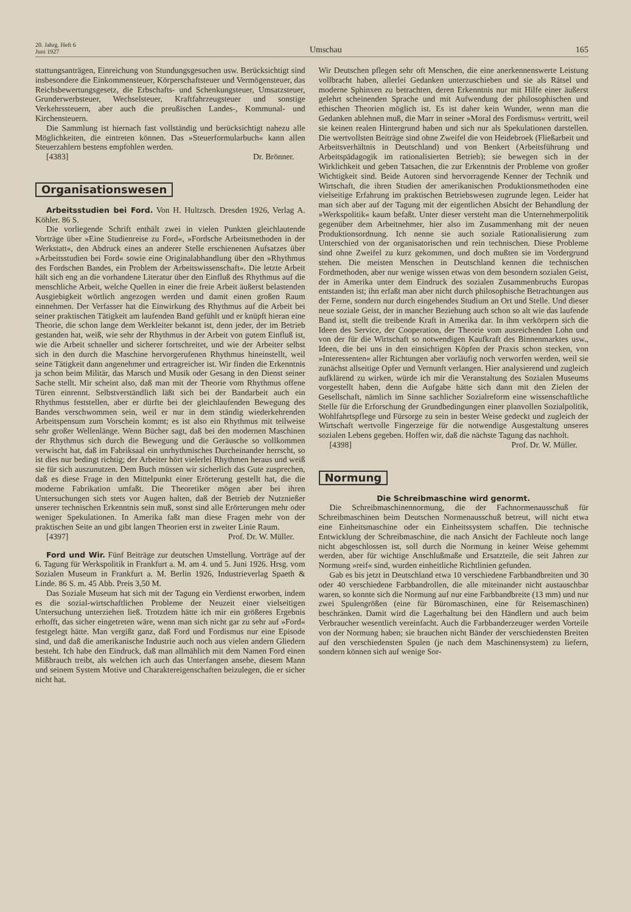20. Jahrg. Heft 6
Juni 1927
Umschau
165
stattungsanträgen, Einreichung von Stundungsgesuchen usw. Berücksichtigt sind insbesondere die Einkommensteuer, Körperschaftsteuer und Vermögensteuer, das Reichsbewertungsgesetz, die Erbschafts- und Schenkungsteuer, Umsatzsteuer, Grunderwerbsteuer, Wechselsteuer, Kraftfahrzeugsteuer und sonstige Verkehrssteuern, aber auch die preußischen Landes-, Kommunal- und Kirchensteuern.
Die Sammlung ist hiernach fast vollständig und berücksichtigt nahezu alle Möglichkeiten, die eintreten können. Das »Steuerformularbuch« kann allen Steuerzahlern bestens empfohlen werden.
[4383] Dr. Brönner.
Organisationswesen
Arbeitsstudien bei Ford. Von H. Hultzsch. Dresden 1926, Verlag A. Köhler. 86 S.
Die vorliegende Schrift enthält zwei in vielen Punkten gleichlautende Vorträge über »Eine Studienreise zu Ford«, »Fordsche Arbeitsmethoden in der Werkstatt«, den Abdruck eines an anderer Stelle erschienenen Aufsatzes über »Arbeitsstudien bei Ford« sowie eine Originalabhandlung über den »Rhythmus des Fordschen Bandes, ein Problem der Arbeitswissenschaft«. Die letzte Arbeit hält sich eng an die vorhandene Literatur über den Einfluß des Rhythmus auf die menschliche Arbeit, welche Quellen in einer die freie Arbeit äußerst belastenden Ausgiebigkeit wörtlich angezogen werden und damit einen großen Raum einnehmen. Der Verfasser hat die Einwirkung des Rhythmus auf die Arbeit bei seiner praktischen Tätigkeit am laufenden Band gefühlt und er knüpft hieran eine Theorie, die schon lange dem Werkleiter bekannt ist, denn jeder, der im Betrieb gestanden hat, weiß, wie sehr der Rhythmus in der Arbeit von gutem Einfluß ist, wie die Arbeit schneller und sicherer fortschreitet, und wie der Arbeiter selbst sich in den durch die Maschine hervorgerufenen Rhythmus hineinstellt, weil seine Tätigkeit dann angenehmer und ertragreicher ist. Wir finden die Erkenntnis ja schon beim Militär, das Marsch und Musik oder Gesang in den Dienst seiner Sache stellt. Mir scheint also, daß man mit der Theorie vom Rhythmus offene Türen einrennt. Selbstverständlich läßt sich bei der Bandarbeit auch ein Rhythmus feststellen, aber er dürfte bei der gleichlaufenden Bewegung des Bandes verschwommen sein, weil er nur in dem ständig wiederkehrenden Arbeitspensum zum Vorschein kommt; es ist also ein Rhythmus mit teilweise sehr großer Wellenlänge. Wenn Bücher sagt, daß bei den modernen Maschinen der Rhythmus sich durch die Bewegung und die Geräusche so vollkommen verwischt hat, daß im Fabriksaal ein unrhythmisches Durcheinander herrscht, so ist dies nur bedingt richtig; der Arbeiter hört vielerlei Rhythmen heraus und weiß sie für sich auszunutzen. Dem Buch müssen wir sicherlich das Gute zusprechen, daß es diese Frage in den Mittelpunkt einer Erörterung gestellt hat, die die moderne Fabrikation umfaßt. Die Theoretiker mögen aber bei ihren Untersuchungen sich stets vor Augen halten, daß der Betrieb der Nutznießer unserer technischen Erkenntnis sein muß, sonst sind alle Erörterungen mehr oder weniger Spekulationen. In Amerika faßt man diese Fragen mehr von der praktischen Seite an und gibt langen Theorien erst in zweiter Linie Raum.
[4397] Prof. Dr. W. Müller.
Ford und Wir. Fünf Beiträge zur deutschen Umstellung. Vorträge auf der 6. Tagung für Werkspolitik in Frankfurt a. M. am 4. und 5. Juni 1926. Hrsg. vom Sozialen Museum in Frankfurt a. M. Berlin 1926, Industrieverlag Spaeth & Linde. 86 S. m. 45 Abb. Preis 3,50 M.
Das Soziale Museum hat sich mit der Tagung ein Verdienst erworben, indem es die sozial-wirtschaftlichen Probleme der Neuzeit einer vielseitigen Untersuchung unterziehen ließ. Trotzdem hätte ich mir ein größeres Ergebnis erhofft, das sicher eingetreten wäre, wenn man sich nicht gar zu sehr auf »Ford« festgelegt hätte. Man vergißt ganz, daß Ford und Fordismus nur eine Episode sind, und daß die amerikanische Industrie auch noch aus vielen andern Gliedern besteht. Ich habe den Eindruck, daß man allmählich mit dem Namen Ford einen Mißbrauch treibt, als welchen ich auch das Unterfangen ansehe, diesem Mann und seinem System Motive und Charaktereigenschaften beizulegen, die er sicher nicht hat.
Wir Deutschen pflegen sehr oft Menschen, die eine anerkennenswerte Leistung vollbracht haben, allerlei Gedanken unterzuschieben und sie als Rätsel und moderne Sphinxen zu betrachten, deren Erkenntnis nur mit Hilfe einer äußerst gelehrt scheinenden Sprache und mit Aufwendung der philosophischen und ethischen Theorien möglich ist. Es ist daher kein Wunder, wenn man die Gedanken ablehnen muß, die Marr in seiner »Moral des Fordismus« vertritt, weil sie keinen realen Hintergrund haben und sich nur als Spekulationen darstellen. Die wertvollsten Beiträge sind ohne Zweifel die von Heidebroek (Fließarbeit und Arbeitsverhältnis in Deutschland) und von Benkert (Arbeitsführung und Arbeitspädagogik im rationalisierten Betrieb); sie bewegen sich in der Wirklichkeit und geben Tatsachen, die zur Erkenntnis der Probleme von großer Wichtigkeit sind. Beide Autoren sind hervorragende Kenner der Technik und Wirtschaft, die ihren Studien der amerikanischen Produktionsmethoden eine vielseitige Erfahrung im praktischen Betriebswesen zugrunde legen. Leider hat man sich aber auf der Tagung mit der eigentlichen Absicht der Behandlung der »Werkspolitik« kaum befaßt. Unter dieser versteht man die Unternehmerpolitik gegenüber dem Arbeitnehmer, hier also im Zusammenhang mit der neuen Produktionsordnung. Ich nenne sie auch soziale Rationalisierung zum Unterschied von der organisatorischen und rein technischen. Diese Probleme sind ohne Zweifel zu kurz gekommen, und doch mußten sie im Vordergrund stehen. Die meisten Menschen in Deutschland kennen die technischen Fordmethoden, aber nur wenige wissen etwas von dem besondern sozialen Geist, der in Amerika unter dem Eindruck des sozialen Zusammenbruchs Europas entstanden ist; ihn erfaßt man aber nicht durch philosophische Betrachtungen aus der Ferne, sondern nur durch eingehendes Studium an Ort und Stelle. Und dieser neue soziale Geist, der in mancher Beziehung auch schon so alt wie das laufende Band ist, stellt die treibende Kraft in Amerika dar. In ihm verkörpern sich die Ideen des Service, der Cooperation, der Theorie vom ausreichenden Lohn und von der für die Wirtschaft so notwendigen Kaufkraft des Binnenmarktes usw., Ideen, die bei uns in den einsichtigen Köpfen der Praxis schon stecken, von »Interessenten« aller Richtungen aber vorläufig noch verworfen werden, weil sie zunächst allseitige Opfer und Vernunft verlangen. Hier analysierend und zugleich aufklärend zu wirken, würde ich mir die Veranstaltung des Sozialen Museums vorgestellt haben, denn die Aufgabe hätte sich dann mit den Zielen der Gesellschaft, nämlich im Sinne sachlicher Sozialreform eine wissenschaftliche Stelle für die Erforschung der Grundbedingungen einer planvollen Sozialpolitik, Wohlfahrtspflege und Fürsorge zu sein in bester Weise gedeckt und zugleich der Wirtschaft wertvolle Fingerzeige für die notwendige Ausgestaltung unseres sozialen Lebens gegeben. Hoffen wir, daß die nächste Tagung das nachholt.
[4398] Prof. Dr. W. Müller.
Normung
Die Schreibmaschine wird genormt.
Die Schreibmaschinennormung, die der Fachnormenausschuß für Schreibmaschinen beim Deutschen Normenausschuß betreut, will nicht etwa eine Einheitsmaschine oder ein Einheitssystem schaffen. Die technische Entwicklung der Schreibmaschine, die nach Ansicht der Fachleute noch lange nicht abgeschlossen ist, soll durch die Normung in keiner Weise gehemmt werden, aber für wichtige Anschlußmaße und Ersatzteile, die seit Jahren zur Normung »reif« sind, wurden einheitliche Richtlinien gefunden.
Gab es bis jetzt in Deutschland etwa 10 verschiedene Farbbandbreiten und 30 oder 40 verschiedene Farbbandrollen, die alle miteinander nicht austauschbar waren, so konnte sich die Normung auf nur eine Farbbandbreite (13 mm) und nur zwei Spulengrößen (eine für Büromaschinen, eine für Reisemaschinen) beschränken. Damit wird die Lagerhaltung bei den Händlern und auch beim Verbraucher wesentlich vereinfacht. Auch die Farbbanderzeuger werden Vorteile von der Normung haben; sie brauchen nicht Bänder der verschiedensten Breiten auf den verschiedensten Spulen (je nach dem Maschinensystem) zu liefern, sondern können sich auf wenige Sor-